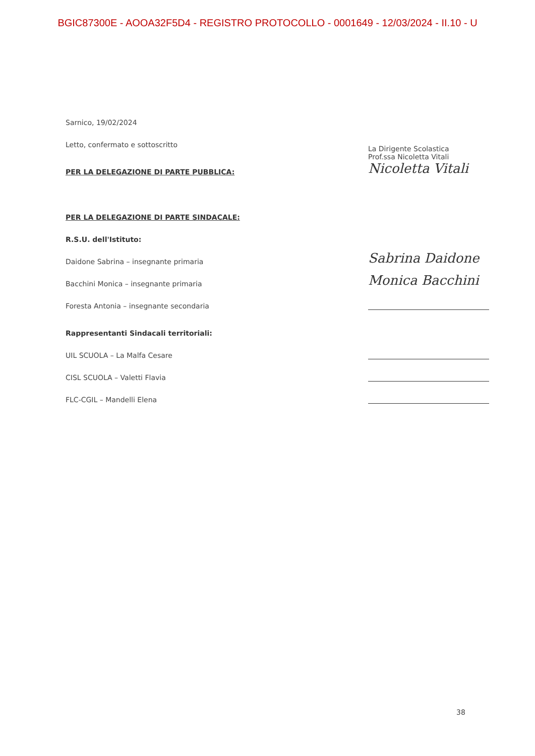BGIC87300E - AOOA32F5D4 - REGISTRO PROTOCOLLO - 0001649 - 12/03/2024 - II.10 - U
Sarnico, 19/02/2024
Letto, confermato e sottoscritto
PER LA DELEGAZIONE DI PARTE PUBBLICA:
La Dirigente Scolastica
Prof.ssa Nicoletta Vitali
Nicoletta Vitali
PER LA DELEGAZIONE DI PARTE SINDACALE:
R.S.U. dell'Istituto:
Daidone Sabrina – insegnante primaria
Sabrina Daidone
Bacchini Monica – insegnante primaria
Monica Bacchini
Foresta Antonia – insegnante secondaria
Rappresentanti Sindacali territoriali:
UIL SCUOLA – La Malfa Cesare
CISL SCUOLA – Valetti Flavia
FLC-CGIL – Mandelli Elena
38